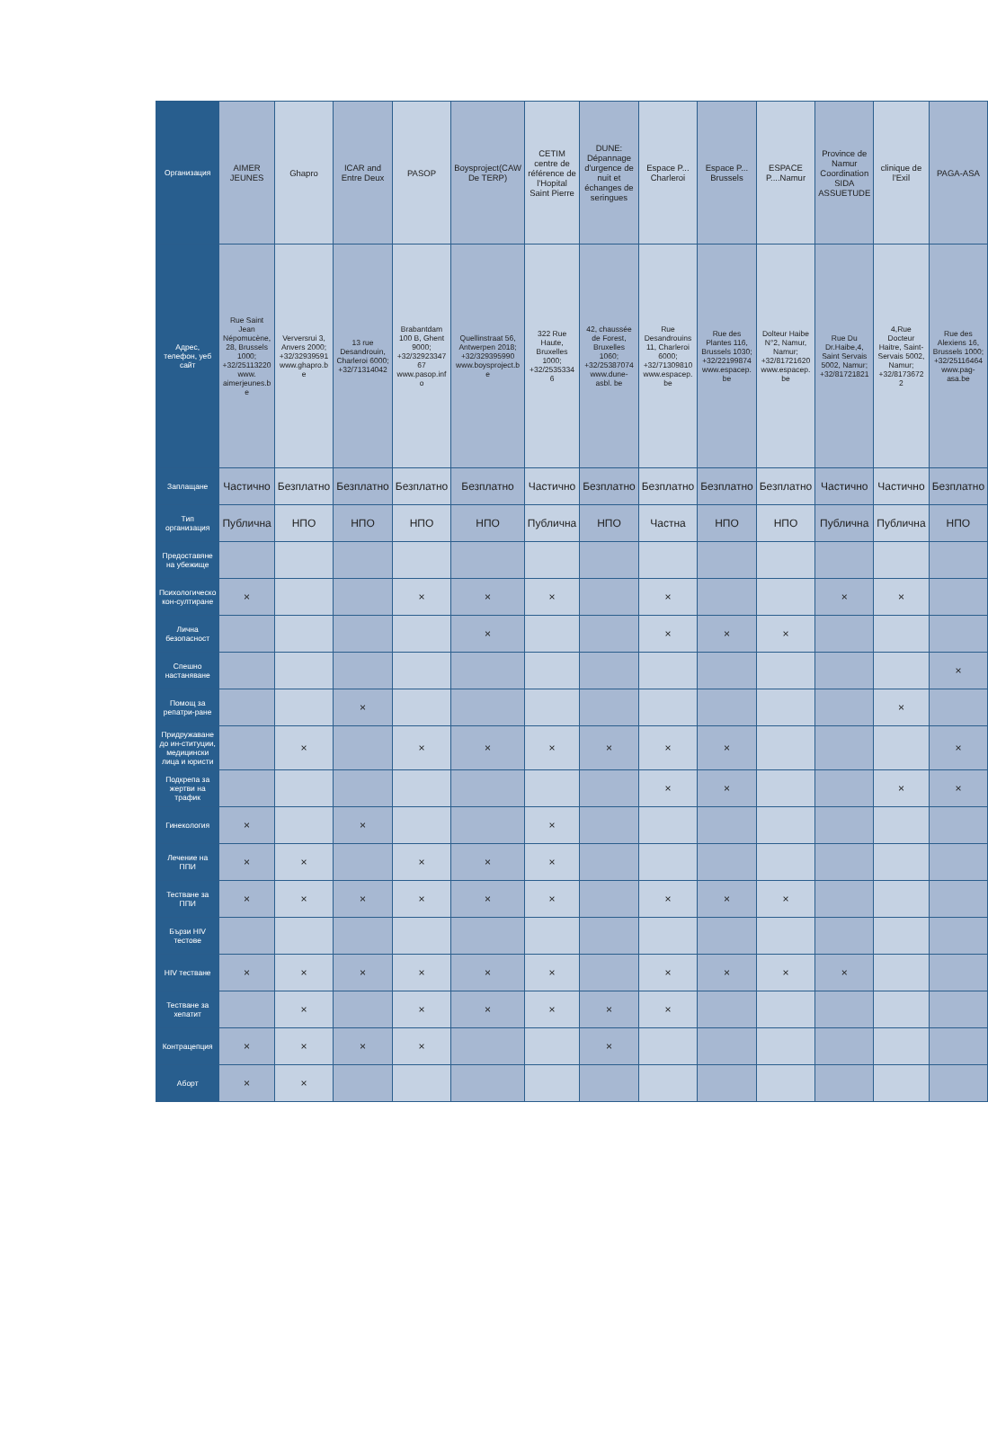| Организация | AIMER JEUNES | Ghapro | ICAR and Entre Deux | PASOP | Boysproject(CAW De TERP) | CETIM centre de référence de l'Hopital Saint Pierre | DUNE: Dépannage d'urgence de nuit et échanges de seringues | Espace P... Charleroi | Espace P... Brussels | ESPACE P....Namur | Province de Namur Coordination SIDA ASSUETUDE | clinique de l'Exil | PAGA-ASA |
| Адрес, телефон, уеб сайт | Rue Saint Jean Népomucène,28, Brussels 1000; +32/25113220 www. aimerjeunes.be | Verversrui 3, Anvers 2000; +32/32939591 www.ghapro.be | 13 rue Desandrouin, Charleroi 6000; +32/71314042 | Brabantdam 100 B, Ghent 9000; +32/3292334767 www.pasop.info | Quellinstraat 56, Antwerpen 2018; +32/329395990 www.boysproject.be | 322 Rue Haute, Bruxelles 1000; +32/25353346 | 42, chaussée de Forest, Bruxelles 1060; +32/25387074 www.dune-asbl. be | Rue Desandrouins 11, Charleroi 6000; +32/71309810 www.espacep.be | Rue des Plantes 116, Brussels 1030; +32/22199874 www.espacep.be | Dolteur Haibe N°2, Namur, Namur; +32/81721620 www.espacep.be | Rue Du Dr.Haibe,4, Saint Servais 5002, Namur; +32/81721821 | 4,Rue Docteur Haitre, Saint-Servais 5002, Namur; +32/81736722 | Rue des Alexiens 16, Brussels 1000; +32/25116464 www.pag-asa.be |
| Заплащане | Частично | Безплатно | Безплатно | Безплатно | Безплатно | Частично | Безплатно | Безплатно | Безплатно | Безплатно | Частично | Частично | Безплатно |
| Тип организация | Публична | НПО | НПО | НПО | НПО | Публична | НПО | Частна | НПО | НПО | Публична | Публична | НПО |
| Предоставяне на убежище | | | | | | | | | | | | | |
| Психологическо кон-султиране | × | | | × | × | × | | × | | | × | × | |
| Лична безопасност | | | | | × | | | × | × | × | | | |
| Спешно настаняване | | | | | | | | | | | | | × |
| Помощ за репатри-ране | | | × | | | | | | | | | × | |
| Придружаване до ин-ституции, медицински лица и юристи | | × | | × | × | × | × | × | × | | | | × |
| Подкрепа за жертви на трафик | | | | | | | | × | × | | | × | × |
| Гинекология | × | | × | | | × | | | | | | | |
| Лечение на ППИ | × | × | | × | × | × | | | | | | | |
| Тестване за ППИ | × | × | × | × | × | × | | × | × | × | | | |
| Бързи HIV тестове | | | | | | | | | | | | | |
| HIV тестване | × | × | × | × | × | × | | × | × | × | × | | |
| Тестване за хепатит | | × | | × | × | × | × | × | | | | | |
| Контрацепция | × | × | × | × | | | × | | | | | | |
| Аборт | × | × | | | | | | | | | | | |